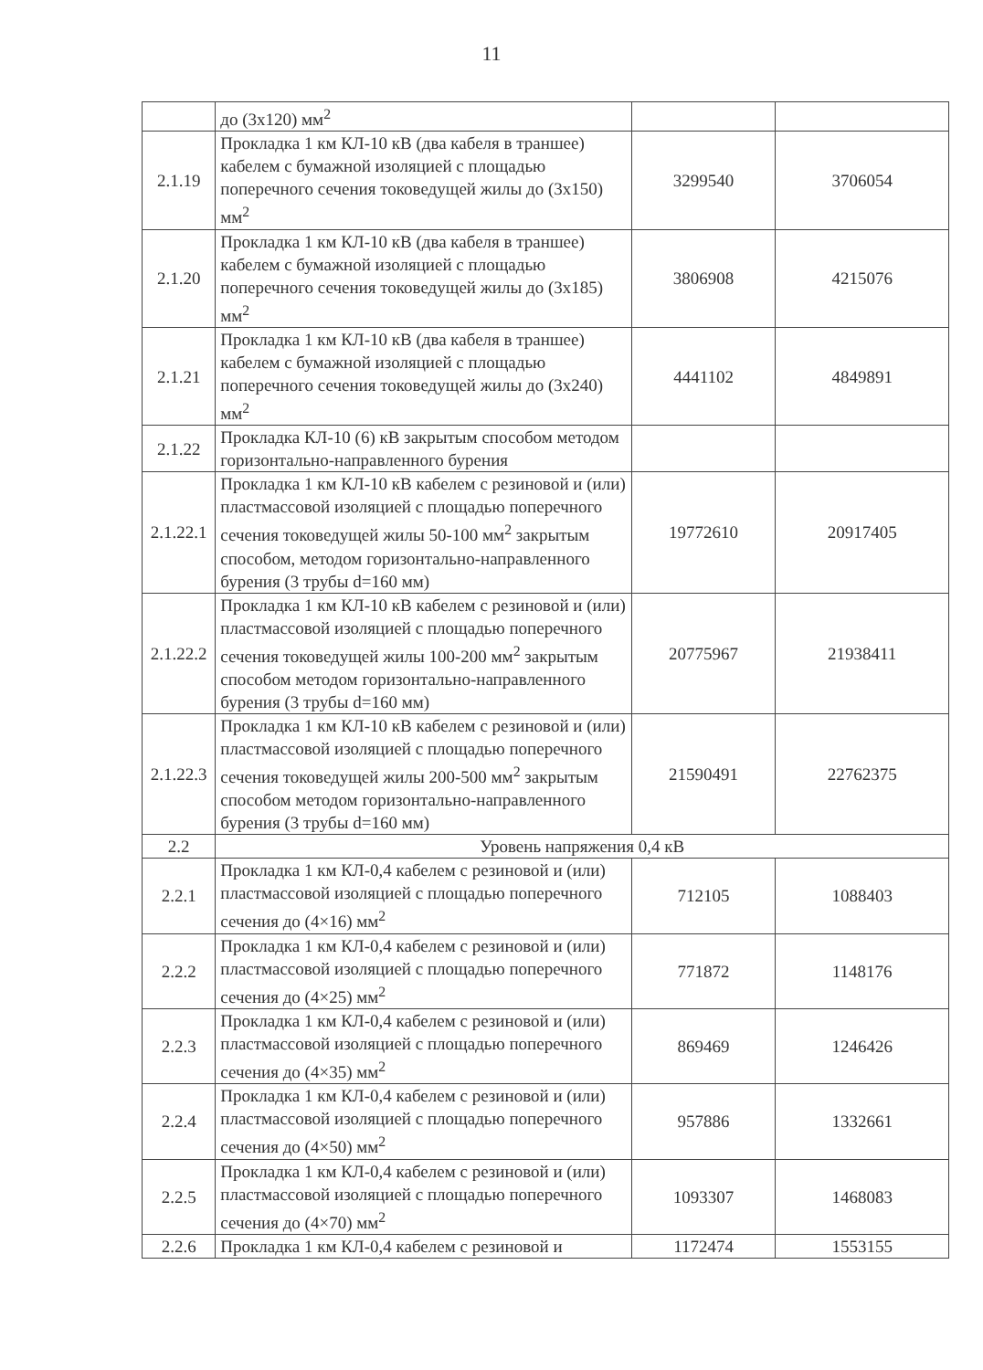11
| | до (3x120) мм<sup>2</sup> | | |
| 2.1.19 | Прокладка 1 км КЛ-10 кВ (два кабеля в траншее) кабелем с бумажной изоляцией с площадью поперечного сечения токоведущей жилы до (3x150) мм<sup>2</sup> | 3299540 | 3706054 |
| 2.1.20 | Прокладка 1 км КЛ-10 кВ (два кабеля в траншее) кабелем с бумажной изоляцией с площадью поперечного сечения токоведущей жилы до (3x185) мм<sup>2</sup> | 3806908 | 4215076 |
| 2.1.21 | Прокладка 1 км КЛ-10 кВ (два кабеля в траншее) кабелем с бумажной изоляцией с площадью поперечного сечения токоведущей жилы до (3x240) мм<sup>2</sup> | 4441102 | 4849891 |
| 2.1.22 | Прокладка КЛ-10 (6) кВ закрытым способом методом горизонтально-направленного бурения | | |
| 2.1.22.1 | Прокладка 1 км КЛ-10 кВ кабелем с резиновой и (или) пластмассовой изоляцией с площадью поперечного сечения токоведущей жилы 50-100 мм<sup>2</sup> закрытым способом, методом горизонтально-направленного бурения (3 трубы d=160 мм) | 19772610 | 20917405 |
| 2.1.22.2 | Прокладка 1 км КЛ-10 кВ кабелем с резиновой и (или) пластмассовой изоляцией с площадью поперечного сечения токоведущей жилы 100-200 мм<sup>2</sup> закрытым способом методом горизонтально-направленного бурения (3 трубы d=160 мм) | 20775967 | 21938411 |
| 2.1.22.3 | Прокладка 1 км КЛ-10 кВ кабелем с резиновой и (или) пластмассовой изоляцией с площадью поперечного сечения токоведущей жилы 200-500 мм<sup>2</sup> закрытым способом методом горизонтально-направленного бурения (3 трубы d=160 мм) | 21590491 | 22762375 |
| 2.2 | Уровень напряжения 0,4 кВ | | |
| 2.2.1 | Прокладка 1 км КЛ-0,4 кабелем с резиновой и (или) пластмассовой изоляцией с площадью поперечного сечения до (4×16) мм<sup>2</sup> | 712105 | 1088403 |
| 2.2.2 | Прокладка 1 км КЛ-0,4 кабелем с резиновой и (или) пластмассовой изоляцией с площадью поперечного сечения до (4×25) мм<sup>2</sup> | 771872 | 1148176 |
| 2.2.3 | Прокладка 1 км КЛ-0,4 кабелем с резиновой и (или) пластмассовой изоляцией с площадью поперечного сечения до (4×35) мм<sup>2</sup> | 869469 | 1246426 |
| 2.2.4 | Прокладка 1 км КЛ-0,4 кабелем с резиновой и (или) пластмассовой изоляцией с площадью поперечного сечения до (4×50) мм<sup>2</sup> | 957886 | 1332661 |
| 2.2.5 | Прокладка 1 км КЛ-0,4 кабелем с резиновой и (или) пластмассовой изоляцией с площадью поперечного сечения до (4×70) мм<sup>2</sup> | 1093307 | 1468083 |
| 2.2.6 | Прокладка 1 км КЛ-0,4 кабелем с резиновой и | 1172474 | 1553155 |